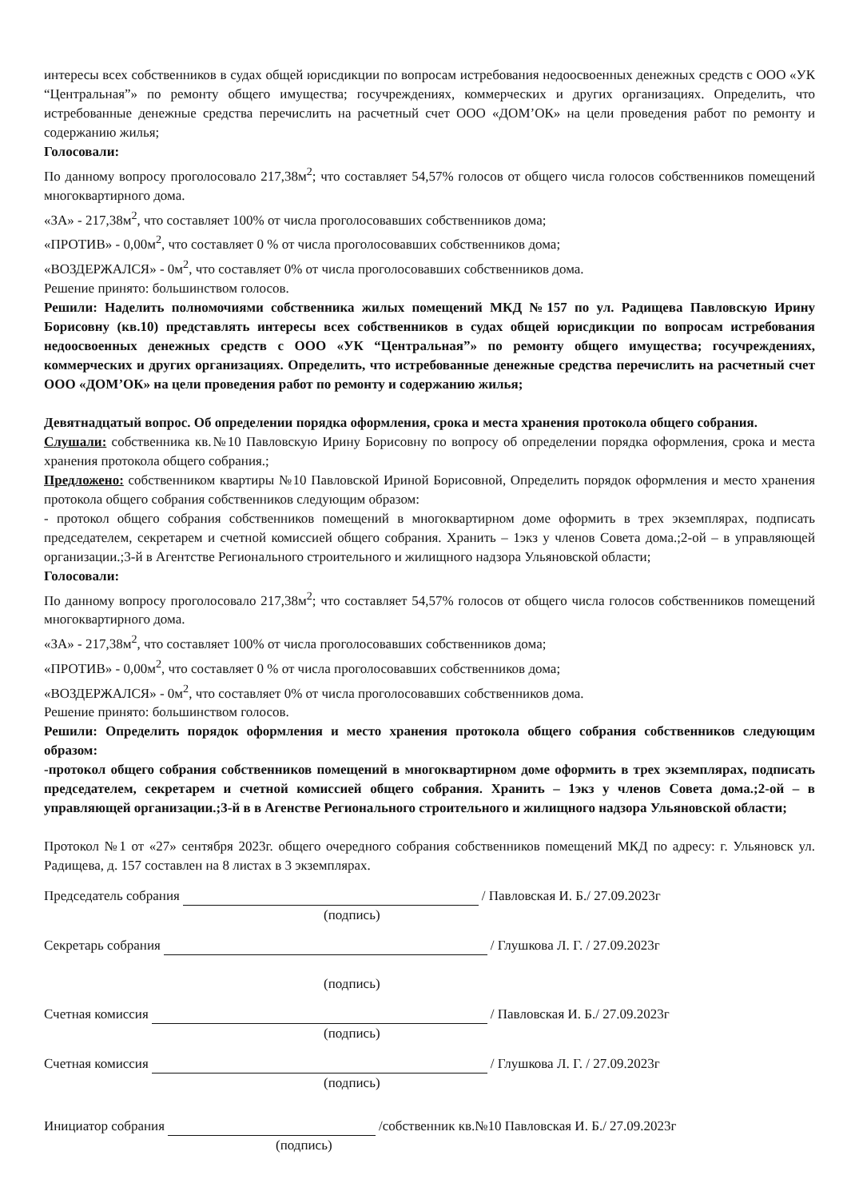интересы всех собственников в судах общей юрисдикции по вопросам истребования недоосвоенных денежных средств с ООО «УК “Центральная”» по ремонту общего имущества; госучреждениях, коммерческих и других организациях. Определить, что истребованные денежные средства перечислить на расчетный счет ООО «ДОМ’ОК» на цели проведения работ по ремонту и содержанию жилья;
Голосовали:
По данному вопросу проголосовало 217,38м<sup>2</sup>; что составляет 54,57% голосов от общего числа голосов собственников помещений многоквартирного дома.
«ЗА» - 217,38м<sup>2</sup>, что составляет 100% от числа проголосовавших собственников дома;
«ПРОТИВ» - 0,00м<sup>2</sup>, что составляет 0 % от числа проголосовавших собственников дома;
«ВОЗДЕРЖАЛСЯ» - 0м<sup>2</sup>, что составляет 0% от числа проголосовавших собственников дома.
Решение принято: большинством голосов.
Решили: Наделить полномочиями собственника жилых помещений МКД №157 по ул. Радищева Павловскую Ирину Борисовну (кв.10) представлять интересы всех собственников в судах общей юрисдикции по вопросам истребования недоосвоенных денежных средств с ООО «УК “Центральная”» по ремонту общего имущества; госучреждениях, коммерческих и других организациях. Определить, что истребованные денежные средства перечислить на расчетный счет ООО «ДОМ’ОК» на цели проведения работ по ремонту и содержанию жилья;
Девятнадцатый вопрос. Об определении порядка оформления, срока и места хранения протокола общего собрания.
Слушали: собственника кв.№10 Павловскую Ирину Борисовну по вопросу об определении порядка оформления, срока и места хранения протокола общего собрания.;
Предложено: собственником квартиры №10 Павловской Ириной Борисовной, Определить порядок оформления и место хранения протокола общего собрания собственников следующим образом:
- протокол общего собрания собственников помещений в многоквартирном доме оформить в трех экземплярах, подписать председателем, секретарем и счетной комиссией общего собрания. Хранить – 1экз у членов Совета дома.;2-ой – в управляющей организации.;3-й в Агентстве Регионального строительного и жилищного надзора Ульяновской области;
Голосовали:
По данному вопросу проголосовало 217,38м<sup>2</sup>; что составляет 54,57% голосов от общего числа голосов собственников помещений многоквартирного дома.
«ЗА» - 217,38м<sup>2</sup>, что составляет 100% от числа проголосовавших собственников дома;
«ПРОТИВ» - 0,00м<sup>2</sup>, что составляет 0 % от числа проголосовавших собственников дома;
«ВОЗДЕРЖАЛСЯ» - 0м<sup>2</sup>, что составляет 0% от числа проголосовавших собственников дома.
Решение принято: большинством голосов.
Решили: Определить порядок оформления и место хранения протокола общего собрания собственников следующим образом:
-протокол общего собрания собственников помещений в многоквартирном доме оформить в трех экземплярах, подписать председателем, секретарем и счетной комиссией общего собрания. Хранить – 1экз у членов Совета дома.;2-ой – в управляющей организации.;3-й в в Агенстве Регионального строительного и жилищного надзора Ульяновской области;
Протокол №1 от «27» сентября 2023г. общего очередного собрания собственников помещений МКД по адресу: г. Ульяновск ул. Радищева, д. 157 составлен на 8 листах в 3 экземплярах.
Председатель собрания / Павловская И. Б./ 27.09.2023г
(подпись)
Секретарь собрания / Глушкова Л. Г. / 27.09.2023г
(подпись)
Счетная комиссия / Павловская И. Б./ 27.09.2023г
(подпись)
Счетная комиссия / Глушкова Л. Г. / 27.09.2023г
(подпись)
Инициатор собрания /собственник кв.№10 Павловская И. Б./ 27.09.2023г
(подпись)